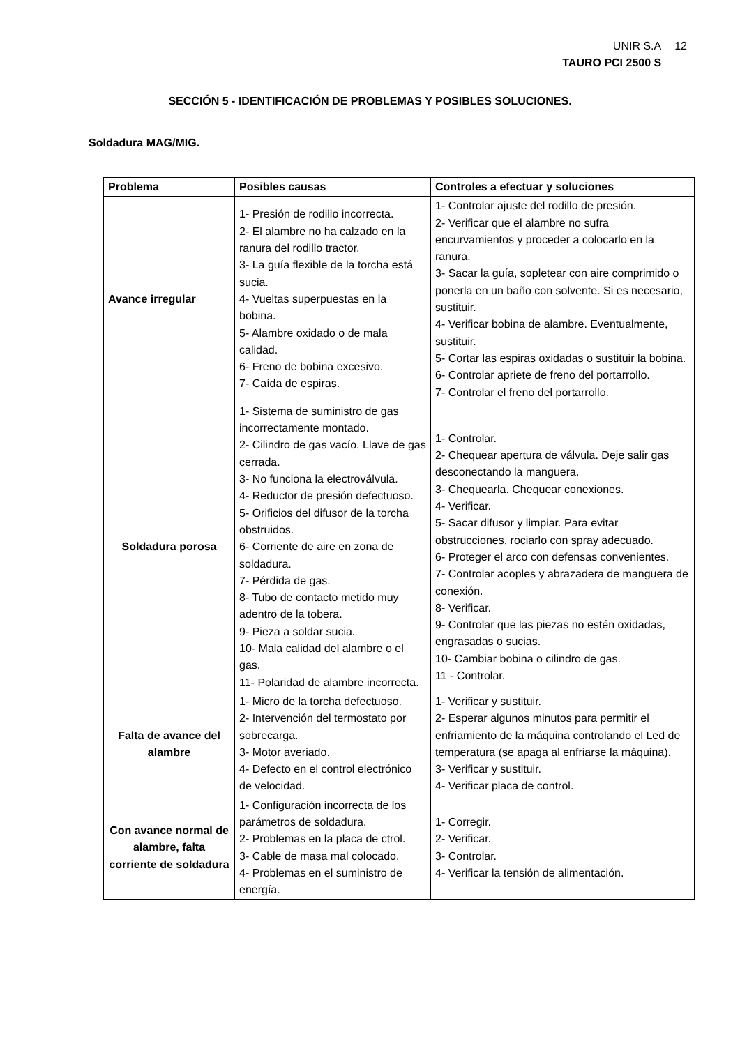UNIR S.A
TAURO PCI 2500 S
12
SECCIÓN 5 - IDENTIFICACIÓN DE PROBLEMAS Y POSIBLES SOLUCIONES.
Soldadura MAG/MIG.
| Problema | Posibles causas | Controles a efectuar y soluciones |
| --- | --- | --- |
| Avance irregular | 1- Presión de rodillo incorrecta. 2- El alambre no ha calzado en la ranura del rodillo tractor. 3- La guía flexible de la torcha está sucia. 4- Vueltas superpuestas en la bobina. 5- Alambre oxidado o de mala calidad. 6- Freno de bobina excesivo. 7- Caída de espiras. | 1- Controlar ajuste del rodillo de presión. 2- Verificar que el alambre no sufra encurvamientos y proceder a colocarlo en la ranura. 3- Sacar la guía, sopletear con aire comprimido o ponerla en un baño con solvente. Si es necesario, sustituir. 4- Verificar bobina de alambre. Eventualmente, sustituir. 5- Cortar las espiras oxidadas o sustituir la bobina. 6- Controlar apriete de freno del portarrollo. 7- Controlar el freno del portarrollo. |
| Soldadura porosa | 1- Sistema de suministro de gas incorrectamente montado. 2- Cilindro de gas vacío. Llave de gas cerrada. 3- No funciona la electroválvula. 4- Reductor de presión defectuoso. 5- Orificios del difusor de la torcha obstruidos. 6- Corriente de aire en zona de soldadura. 7- Pérdida de gas. 8- Tubo de contacto metido muy adentro de la tobera. 9- Pieza a soldar sucia. 10- Mala calidad del alambre o el gas. 11- Polaridad de alambre incorrecta. | 1- Controlar. 2- Chequear apertura de válvula. Deje salir gas desconectando la manguera. 3- Chequearla. Chequear conexiones. 4- Verificar. 5- Sacar difusor y limpiar. Para evitar obstrucciones, rociarlo con spray adecuado. 6- Proteger el arco con defensas convenientes. 7- Controlar acoples y abrazadera de manguera de conexión. 8- Verificar. 9- Controlar que las piezas no estén oxidadas, engrasadas o sucias. 10- Cambiar bobina o cilindro de gas. 11 - Controlar. |
| Falta de avance del alambre | 1- Micro de la torcha defectuoso. 2- Intervención del termostato por sobrecarga. 3- Motor averiado. 4- Defecto en el control electrónico de velocidad. | 1- Verificar y sustituir. 2- Esperar algunos minutos para permitir el enfriamiento de la máquina controlando el Led de temperatura (se apaga al enfriarse la máquina). 3- Verificar y sustituir. 4- Verificar placa de control. |
| Con avance normal de alambre, falta corriente de soldadura | 1- Configuración incorrecta de los parámetros de soldadura. 2- Problemas en la placa de ctrol. 3- Cable de masa mal colocado. 4- Problemas en el suministro de energía. | 1- Corregir. 2- Verificar. 3- Controlar. 4- Verificar la tensión de alimentación. |